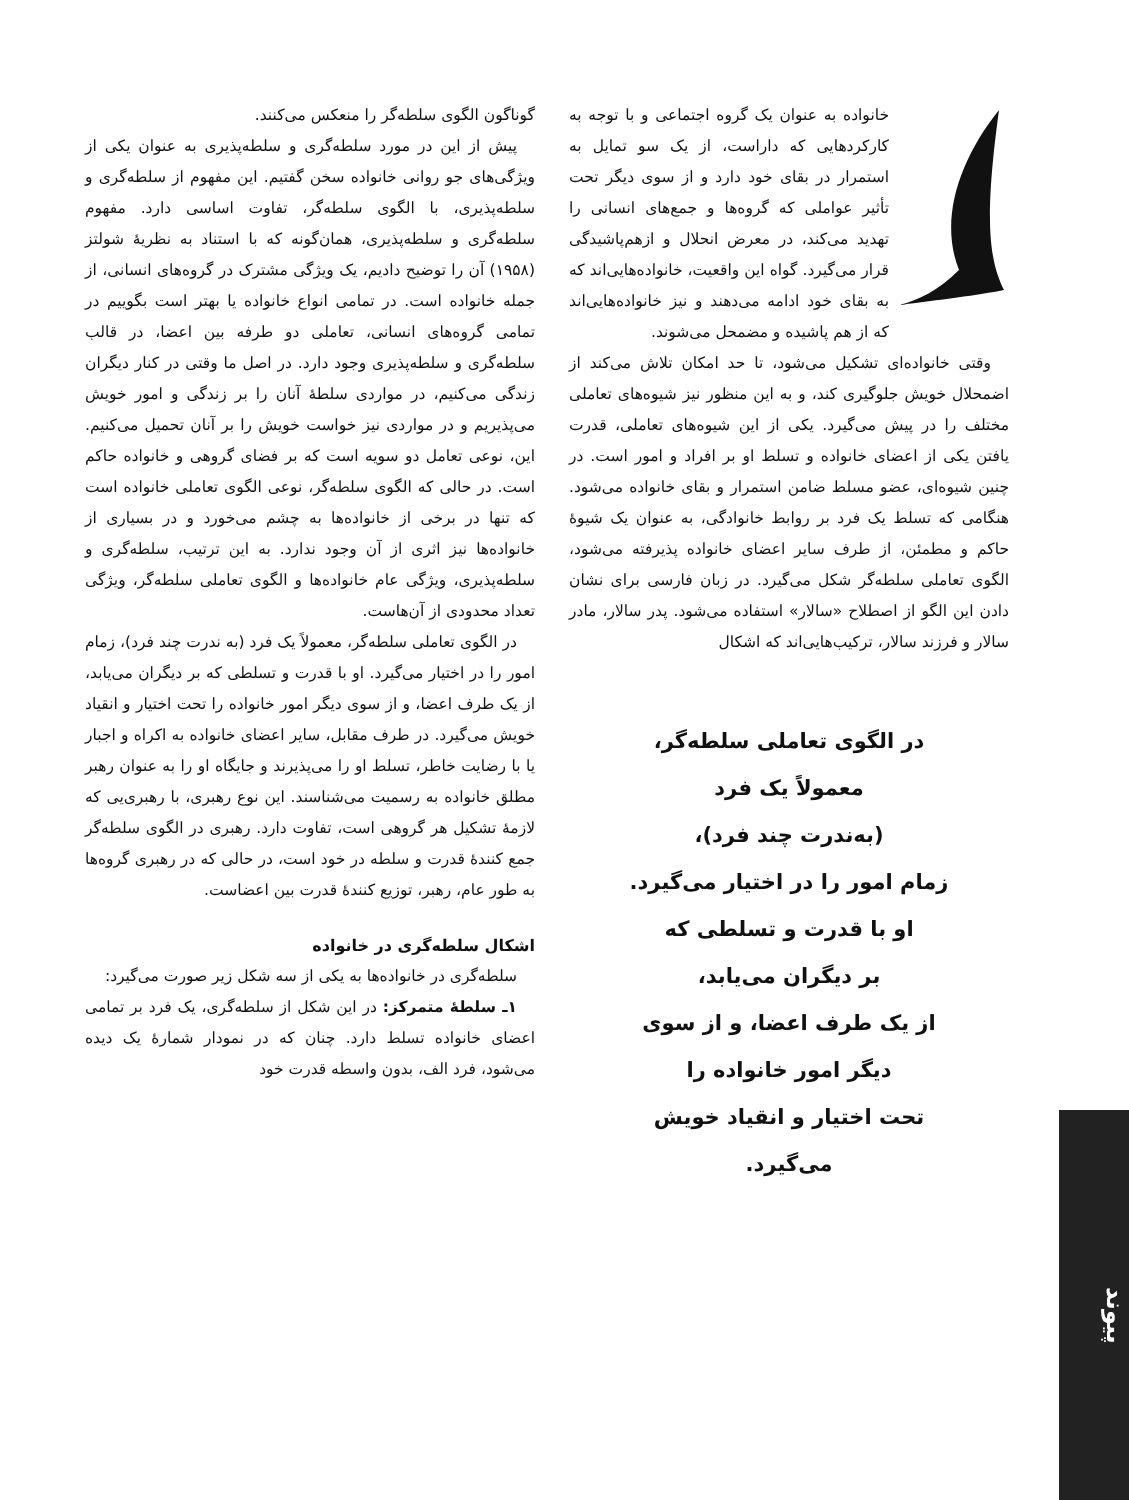خانواده به عنوان یک گروه اجتماعی و با توجه به کارکردهایی که داراست، از یک سو تمایل به استمرار در بقای خود دارد و از سوی دیگر تحت تأثیر عواملی که گروه‌ها و جمع‌های انسانی را تهدید می‌کند، در معرض انحلال و ازهم‌پاشیدگی قرار می‌گیرد. گواه این واقعیت، خانواده‌هایی‌اند که به بقای خود ادامه می‌دهند و نیز خانواده‌هایی‌اند که از هم پاشیده و مضمحل می‌شوند.
وقتی خانواده‌ای تشکیل می‌شود، تا حد امکان تلاش می‌کند از اضمحلال خویش جلوگیری کند، و به این منظور نیز شیوه‌های تعاملی مختلف را در پیش می‌گیرد. یکی از این شیوه‌های تعاملی، قدرت یافتن یکی از اعضای خانواده و تسلط او بر افراد و امور است. در چنین شیوه‌ای، عضو مسلط ضامن استمرار و بقای خانواده می‌شود. هنگامی که تسلط یک فرد بر روابط خانوادگی، به عنوان یک شیوهٔ حاکم و مطمئن، از طرف سایر اعضای خانواده پذیرفته می‌شود، الگوی تعاملی سلطه‌گر شکل می‌گیرد. در زبان فارسی برای نشان دادن این الگو از اصطلاح «سالار» استفاده می‌شود. پدر سالار، مادر سالار و فرزند سالار، ترکیب‌هایی‌اند که اشکال
در الگوی تعاملی سلطه‌گر،
معمولاً یک فرد
(به‌ندرت چند فرد)،
زمام امور را در اختیار می‌گیرد.
او با قدرت و تسلطی که
بر دیگران می‌یابد،
از یک طرف اعضا، و از سوی
دیگر امور خانواده را
تحت اختیار و انقیاد خویش
می‌گیرد.
گوناگون الگوی سلطه‌گر را منعکس می‌کنند.
پیش از این در مورد سلطه‌گری و سلطه‌پذیری به عنوان یکی از ویژگی‌های جو روانی خانواده سخن گفتیم. این مفهوم از سلطه‌گری و سلطه‌پذیری، با الگوی سلطه‌گر، تفاوت اساسی دارد. مفهوم سلطه‌گری و سلطه‌پذیری، همان‌گونه که با استناد به نظریهٔ شولتز (۱۹۵۸) آن را توضیح دادیم، یک ویژگی مشترک در گروه‌های انسانی، از جمله خانواده است. در تمامی انواع خانواده یا بهتر است بگوییم در تمامی گروه‌های انسانی، تعاملی دو طرفه بین اعضا، در قالب سلطه‌گری و سلطه‌پذیری وجود دارد. در اصل ما وقتی در کنار دیگران زندگی می‌کنیم، در مواردی سلطهٔ آنان را بر زندگی و امور خویش می‌پذیریم و در مواردی نیز خواست خویش را بر آنان تحمیل می‌کنیم. این، نوعی تعامل دو سویه است که بر فضای گروهی و خانواده حاکم است. در حالی که الگوی سلطه‌گر، نوعی الگوی تعاملی خانواده است که تنها در برخی از خانواده‌ها به چشم می‌خورد و در بسیاری از خانواده‌ها نیز اثری از آن وجود ندارد. به این ترتیب، سلطه‌گری و سلطه‌پذیری، ویژگی عام خانواده‌ها و الگوی تعاملی سلطه‌گر، ویژگی تعداد محدودی از آن‌هاست.
در الگوی تعاملی سلطه‌گر، معمولاً یک فرد (به ندرت چند فرد)، زمام امور را در اختیار می‌گیرد. او با قدرت و تسلطی که بر دیگران می‌یابد، از یک طرف اعضا، و از سوی دیگر امور خانواده را تحت اختیار و انقیاد خویش می‌گیرد. در طرف مقابل، سایر اعضای خانواده به اکراه و اجبار یا با رضایت خاطر، تسلط او را می‌پذیرند و جایگاه او را به عنوان رهبر مطلق خانواده به رسمیت می‌شناسند. این نوع رهبری، با رهبری‌یی که لازمهٔ تشکیل هر گروهی است، تفاوت دارد. رهبری در الگوی سلطه‌گر جمع کنندهٔ قدرت و سلطه در خود است، در حالی که در رهبری گروه‌ها به طور عام، رهبر، توزیع کنندهٔ قدرت بین اعضاست.
اشکال سلطه‌گری در خانواده
سلطه‌گری در خانواده‌ها به یکی از سه شکل زیر صورت می‌گیرد:
۱ـ سلطهٔ متمرکز: در این شکل از سلطه‌گری، یک فرد بر تمامی اعضای خانواده تسلط دارد. چنان که در نمودار شمارهٔ یک دیده می‌شود، فرد الف، بدون واسطه قدرت خود
پیوند